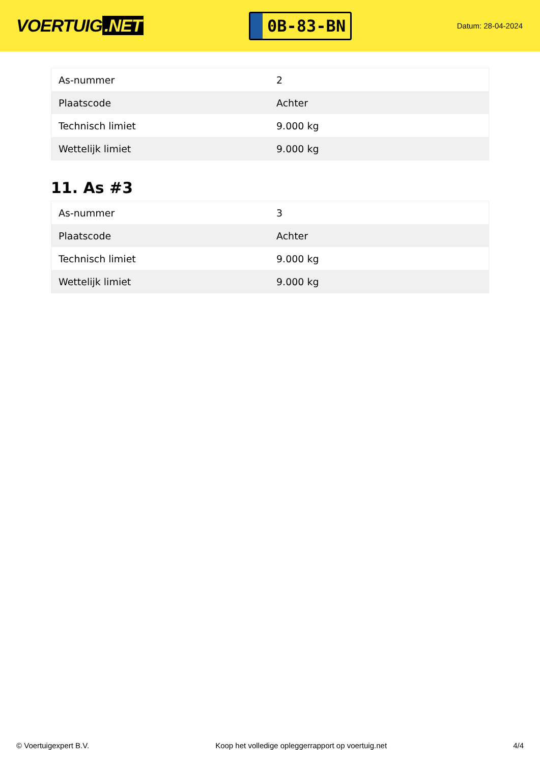VOERTUIG.NET
0B-83-BN
Datum: 28-04-2024
| As-nummer | 2 |
| Plaatscode | Achter |
| Technisch limiet | 9.000 kg |
| Wettelijk limiet | 9.000 kg |
11. As #3
| As-nummer | 3 |
| Plaatscode | Achter |
| Technisch limiet | 9.000 kg |
| Wettelijk limiet | 9.000 kg |
© Voertuigexpert B.V. Koop het volledige opleggerrapport op voertuig.net 4/4